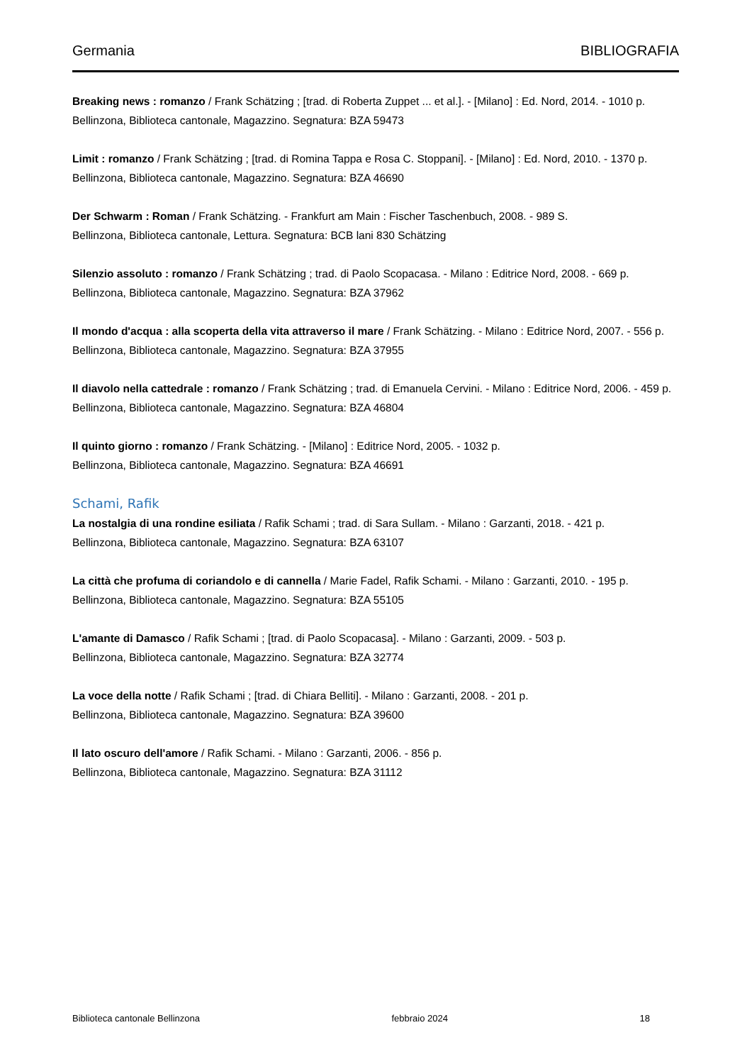Germania BIBLIOGRAFIA
Breaking news : romanzo / Frank Schätzing ; [trad. di Roberta Zuppet ... et al.]. - [Milano] : Ed. Nord, 2014. - 1010 p.
Bellinzona, Biblioteca cantonale, Magazzino. Segnatura: BZA 59473
Limit : romanzo / Frank Schätzing ; [trad. di Romina Tappa e Rosa C. Stoppani]. - [Milano] : Ed. Nord, 2010. - 1370 p.
Bellinzona, Biblioteca cantonale, Magazzino. Segnatura: BZA 46690
Der Schwarm : Roman / Frank Schätzing. - Frankfurt am Main : Fischer Taschenbuch, 2008. - 989 S.
Bellinzona, Biblioteca cantonale, Lettura. Segnatura: BCB lani 830 Schätzing
Silenzio assoluto : romanzo / Frank Schätzing ; trad. di Paolo Scopacasa. - Milano : Editrice Nord, 2008. - 669 p.
Bellinzona, Biblioteca cantonale, Magazzino. Segnatura: BZA 37962
Il mondo d'acqua : alla scoperta della vita attraverso il mare / Frank Schätzing. - Milano : Editrice Nord, 2007. - 556 p.
Bellinzona, Biblioteca cantonale, Magazzino. Segnatura: BZA 37955
Il diavolo nella cattedrale : romanzo / Frank Schätzing ; trad. di Emanuela Cervini. - Milano : Editrice Nord, 2006. - 459 p.
Bellinzona, Biblioteca cantonale, Magazzino. Segnatura: BZA 46804
Il quinto giorno : romanzo / Frank Schätzing. - [Milano] : Editrice Nord, 2005. - 1032 p.
Bellinzona, Biblioteca cantonale, Magazzino. Segnatura: BZA 46691
Schami, Rafik
La nostalgia di una rondine esiliata / Rafik Schami ; trad. di Sara Sullam. - Milano : Garzanti, 2018. - 421 p.
Bellinzona, Biblioteca cantonale, Magazzino. Segnatura: BZA 63107
La città che profuma di coriandolo e di cannella / Marie Fadel, Rafik Schami. - Milano : Garzanti, 2010. - 195 p.
Bellinzona, Biblioteca cantonale, Magazzino. Segnatura: BZA 55105
L'amante di Damasco / Rafik Schami ; [trad. di Paolo Scopacasa]. - Milano : Garzanti, 2009. - 503 p.
Bellinzona, Biblioteca cantonale, Magazzino. Segnatura: BZA 32774
La voce della notte / Rafik Schami ; [trad. di Chiara Belliti]. - Milano : Garzanti, 2008. - 201 p.
Bellinzona, Biblioteca cantonale, Magazzino. Segnatura: BZA 39600
Il lato oscuro dell'amore / Rafik Schami. - Milano : Garzanti, 2006. - 856 p.
Bellinzona, Biblioteca cantonale, Magazzino. Segnatura: BZA 31112
Biblioteca cantonale Bellinzona febbraio 2024 18